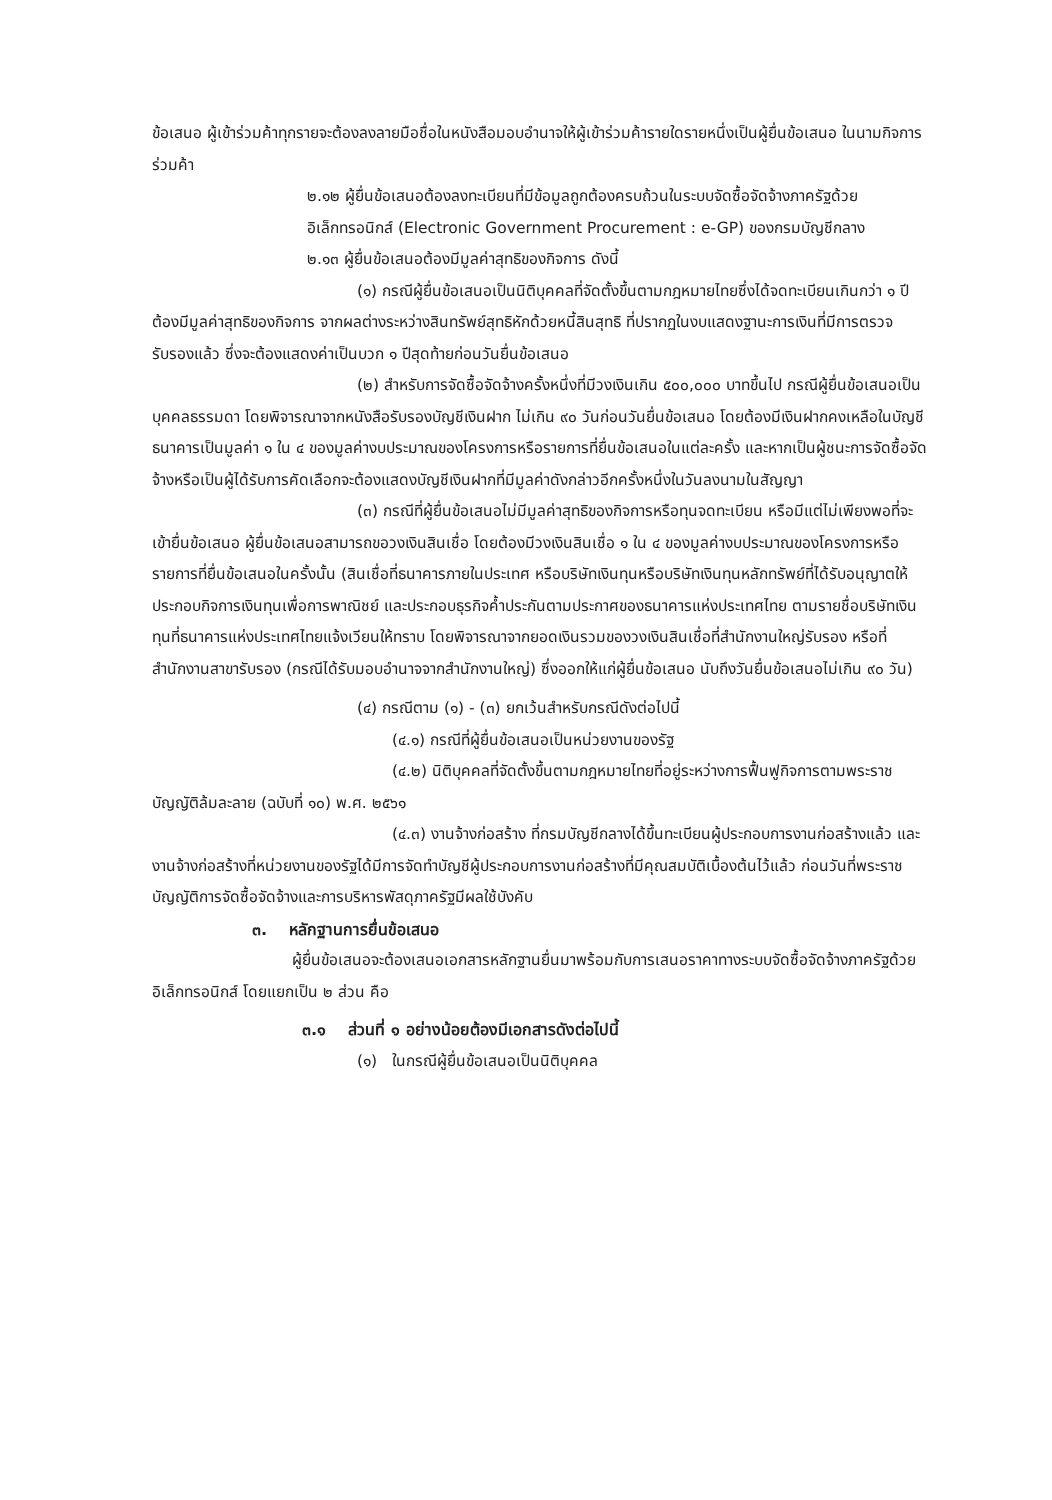ข้อเสนอ ผู้เข้าร่วมค้าทุกรายจะต้องลงลายมือชื่อในหนังสือมอบอำนาจให้ผู้เข้าร่วมค้ารายใดรายหนึ่งเป็นผู้ยื่นข้อเสนอ ในนามกิจการร่วมค้า
๒.๑๒ ผู้ยื่นข้อเสนอต้องลงทะเบียนที่มีข้อมูลถูกต้องครบถ้วนในระบบจัดซื้อจัดจ้างภาครัฐด้วย อิเล็กทรอนิกส์ (Electronic Government Procurement : e-GP) ของกรมบัญชีกลาง
๒.๑๓ ผู้ยื่นข้อเสนอต้องมีมูลค่าสุทธิของกิจการ ดังนี้
(๑) กรณีผู้ยื่นข้อเสนอเป็นนิติบุคคลที่จัดตั้งขึ้นตามกฎหมายไทยซึ่งได้จดทะเบียนเกินกว่า ๑ ปี ต้องมีมูลค่าสุทธิของกิจการ จากผลต่างระหว่างสินทรัพย์สุทธิหักด้วยหนี้สินสุทธิ ที่ปรากฏในงบแสดงฐานะการเงินที่มีการตรวจรับรองแล้ว ซึ่งจะต้องแสดงค่าเป็นบวก ๑ ปีสุดท้ายก่อนวันยื่นข้อเสนอ
(๒) สำหรับการจัดซื้อจัดจ้างครั้งหนึ่งที่มีวงเงินเกิน ๕๐๐,๐๐๐ บาทขึ้นไป กรณีผู้ยื่นข้อเสนอเป็นบุคคลธรรมดา โดยพิจารณาจากหนังสือรับรองบัญชีเงินฝาก ไม่เกิน ๙๐ วันก่อนวันยื่นข้อเสนอ โดยต้องมีเงินฝากคงเหลือในบัญชีธนาคารเป็นมูลค่า ๑ ใน ๔ ของมูลค่างบประมาณของโครงการหรือรายการที่ยื่นข้อเสนอในแต่ละครั้ง และหากเป็นผู้ชนะการจัดซื้อจัดจ้างหรือเป็นผู้ได้รับการคัดเลือกจะต้องแสดงบัญชีเงินฝากที่มีมูลค่าดังกล่าวอีกครั้งหนึ่งในวันลงนามในสัญญา
(๓) กรณีที่ผู้ยื่นข้อเสนอไม่มีมูลค่าสุทธิของกิจการหรือทุนจดทะเบียน หรือมีแต่ไม่เพียงพอที่จะ เข้ายื่นข้อเสนอ ผู้ยื่นข้อเสนอสามารถขอวงเงินสินเชื่อ โดยต้องมีวงเงินสินเชื่อ ๑ ใน ๔ ของมูลค่างบประมาณของโครงการหรือรายการที่ยื่นข้อเสนอในครั้งนั้น (สินเชื่อที่ธนาคารภายในประเทศ หรือบริษัทเงินทุนหรือบริษัทเงินทุนหลักทรัพย์ที่ได้รับอนุญาตให้ประกอบกิจการเงินทุนเพื่อการพาณิชย์ และประกอบธุรกิจค้ำประกันตามประกาศของธนาคารแห่งประเทศไทย ตามรายชื่อบริษัทเงินทุนที่ธนาคารแห่งประเทศไทยแจ้งเวียนให้ทราบ โดยพิจารณาจากยอดเงินรวมของวงเงินสินเชื่อที่สำนักงานใหญ่รับรอง หรือที่สำนักงานสาขารับรอง (กรณีได้รับมอบอำนาจจากสำนักงานใหญ่) ซึ่งออกให้แก่ผู้ยื่นข้อเสนอ นับถึงวันยื่นข้อเสนอไม่เกิน ๙๐ วัน)
(๔) กรณีตาม (๑) - (๓) ยกเว้นสำหรับกรณีดังต่อไปนี้
(๔.๑) กรณีที่ผู้ยื่นข้อเสนอเป็นหน่วยงานของรัฐ
(๔.๒) นิติบุคคลที่จัดตั้งขึ้นตามกฎหมายไทยที่อยู่ระหว่างการฟื้นฟูกิจการตามพระราชบัญญัติล้มละลาย (ฉบับที่ ๑๐) พ.ศ. ๒๕๖๑
(๔.๓) งานจ้างก่อสร้าง ที่กรมบัญชีกลางได้ขึ้นทะเบียนผู้ประกอบการงานก่อสร้างแล้ว และงานจ้างก่อสร้างที่หน่วยงานของรัฐได้มีการจัดทำบัญชีผู้ประกอบการงานก่อสร้างที่มีคุณสมบัติเบื้องต้นไว้แล้ว ก่อนวันที่พระราชบัญญัติการจัดซื้อจัดจ้างและการบริหารพัสดุภาครัฐมีผลใช้บังคับ
๓. หลักฐานการยื่นข้อเสนอ
ผู้ยื่นข้อเสนอจะต้องเสนอเอกสารหลักฐานยื่นมาพร้อมกับการเสนอราคาทางระบบจัดซื้อจัดจ้างภาครัฐด้วยอิเล็กทรอนิกส์ โดยแยกเป็น ๒ ส่วน คือ
๓.๑ ส่วนที่ ๑ อย่างน้อยต้องมีเอกสารดังต่อไปนี้
(๑) ในกรณีผู้ยื่นข้อเสนอเป็นนิติบุคคล